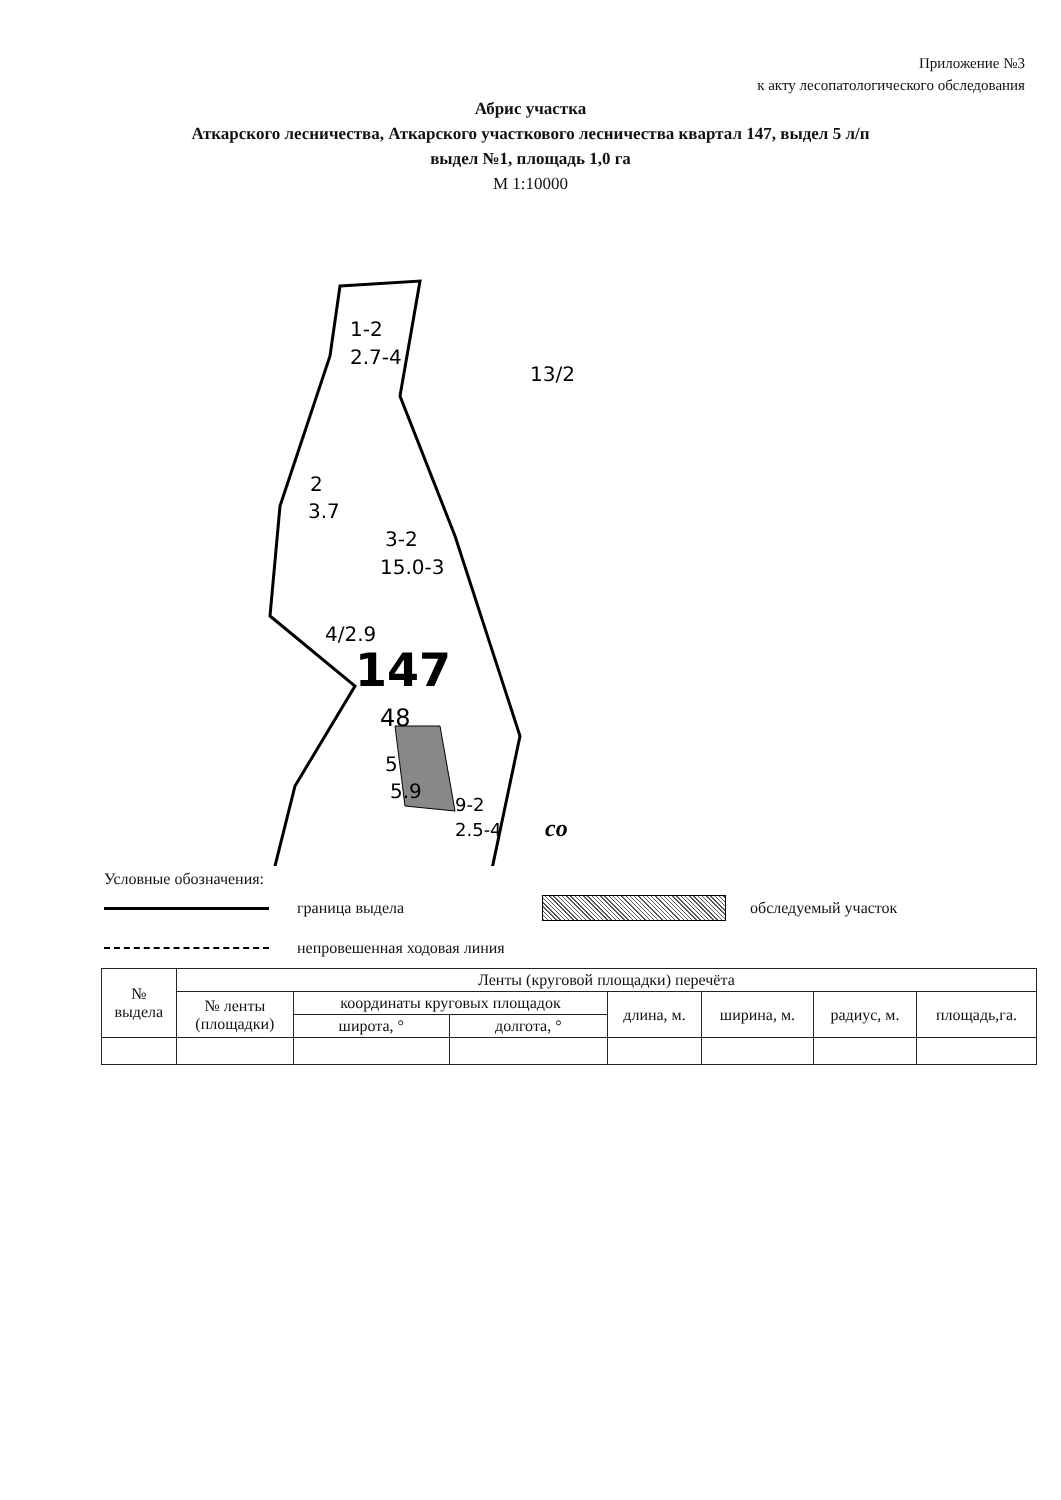Приложение №3
к акту лесопатологического обследования
Абрис участка
Аткарского лесничества, Аткарского участкового лесничества квартал 147, выдел 5 л/п
выдел №1, площадь 1,0 га
М 1:10000
1-2
2.7-4
2
3.7
3-2
15.0-3
4/2.9
147
48
5
5.9
9-2
2.5-4
co
13/2
Условные обозначения:
граница выдела обследуемый участок
непровешенная ходовая линия
| № выдела | Ленты (круговой площадки) перечёта | | | | | | |
| --- | --- | --- | --- | --- | --- | --- | --- |
| | № ленты (площадки) | координаты круговых площадок | | длина, м. | ширина, м. | радиус, м. | площадь,га. |
| | | широта, ° | долгота, ° | | | | |